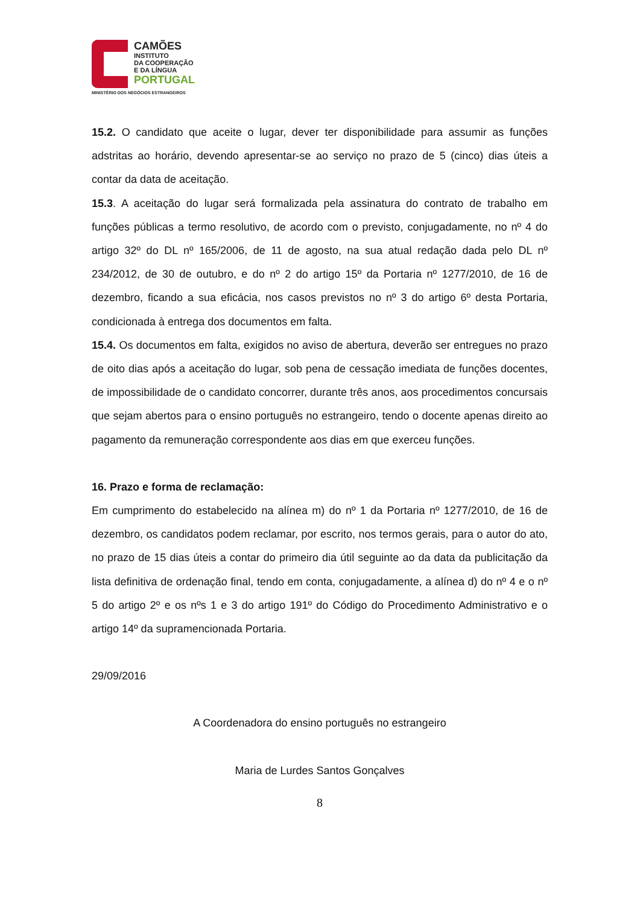CAMÕES
INSTITUTO
DA COOPERAÇÃO
E DA LÍNGUA
PORTUGAL
MINISTÉRIO DOS NEGÓCIOS ESTRANGEIROS
15.2. O candidato que aceite o lugar, dever ter disponibilidade para assumir as funções adstritas ao horário, devendo apresentar-se ao serviço no prazo de 5 (cinco) dias úteis a contar da data de aceitação.
15.3. A aceitação do lugar será formalizada pela assinatura do contrato de trabalho em funções públicas a termo resolutivo, de acordo com o previsto, conjugadamente, no nº 4 do artigo 32º do DL nº 165/2006, de 11 de agosto, na sua atual redação dada pelo DL nº 234/2012, de 30 de outubro, e do nº 2 do artigo 15º da Portaria nº 1277/2010, de 16 de dezembro, ficando a sua eficácia, nos casos previstos no nº 3 do artigo 6º desta Portaria, condicionada à entrega dos documentos em falta.
15.4. Os documentos em falta, exigidos no aviso de abertura, deverão ser entregues no prazo de oito dias após a aceitação do lugar, sob pena de cessação imediata de funções docentes, de impossibilidade de o candidato concorrer, durante três anos, aos procedimentos concursais que sejam abertos para o ensino português no estrangeiro, tendo o docente apenas direito ao pagamento da remuneração correspondente aos dias em que exerceu funções.
16. Prazo e forma de reclamação:
Em cumprimento do estabelecido na alínea m) do nº 1 da Portaria nº 1277/2010, de 16 de dezembro, os candidatos podem reclamar, por escrito, nos termos gerais, para o autor do ato, no prazo de 15 dias úteis a contar do primeiro dia útil seguinte ao da data da publicitação da lista definitiva de ordenação final, tendo em conta, conjugadamente, a alínea d) do nº 4 e o nº 5 do artigo 2º e os nºs 1 e 3 do artigo 191º do Código do Procedimento Administrativo e o artigo 14º da supramencionada Portaria.
29/09/2016
A Coordenadora do ensino português no estrangeiro
Maria de Lurdes Santos Gonçalves
8